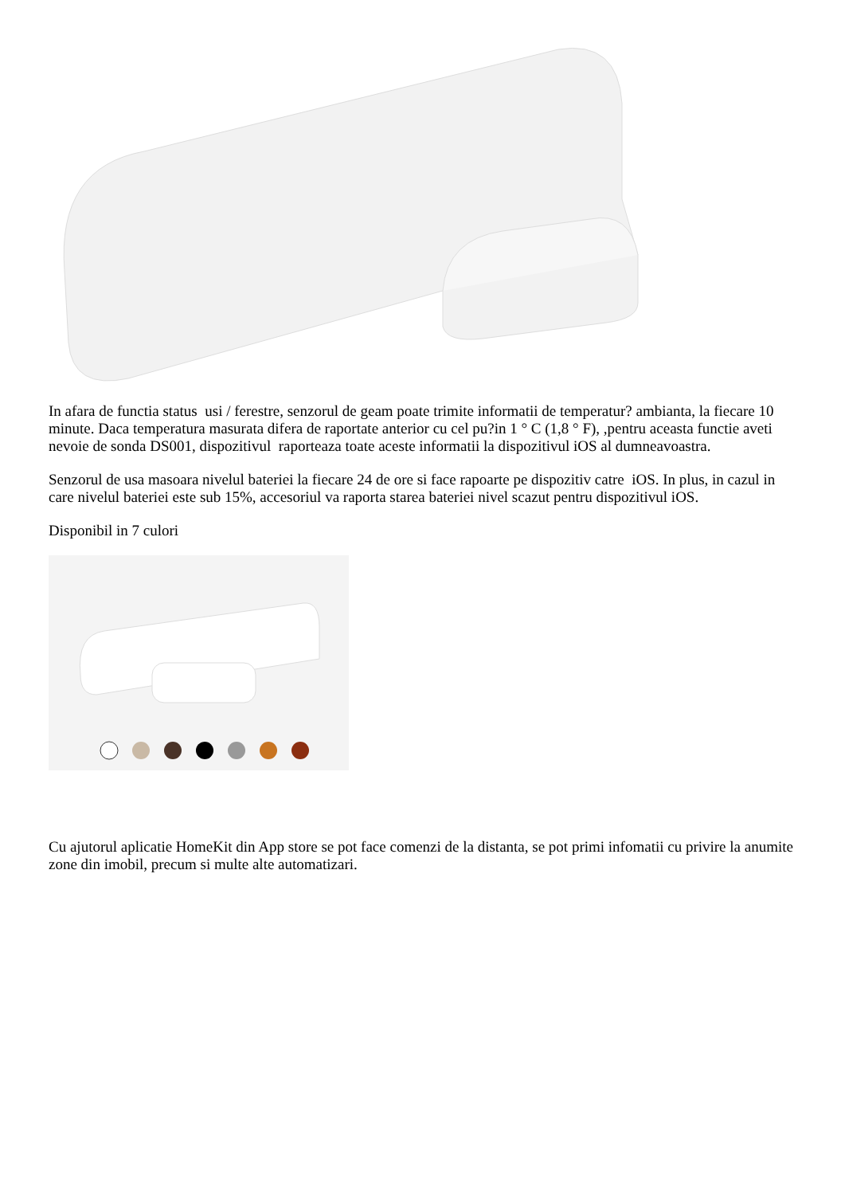In afara de functia status usi / ferestre, senzorul de geam poate trimite informatii de temperatur? ambianta, la fiecare 10 minute. Daca temperatura masurata difera de raportate anterior cu cel pu?in 1 ° C (1,8 ° F), ,pentru aceasta functie aveti nevoie de sonda DS001, dispozitivul raporteaza toate aceste informatii la dispozitivul iOS al dumneavoastra.
Senzorul de usa masoara nivelul bateriei la fiecare 24 de ore si face rapoarte pe dispozitiv catre iOS. In plus, in cazul in care nivelul bateriei este sub 15%, accesoriul va raporta starea bateriei nivel scazut pentru dispozitivul iOS.
Disponibil in 7 culori
Cu ajutorul aplicatie HomeKit din App store se pot face comenzi de la distanta, se pot primi infomatii cu privire la anumite zone din imobil, precum si multe alte automatizari.